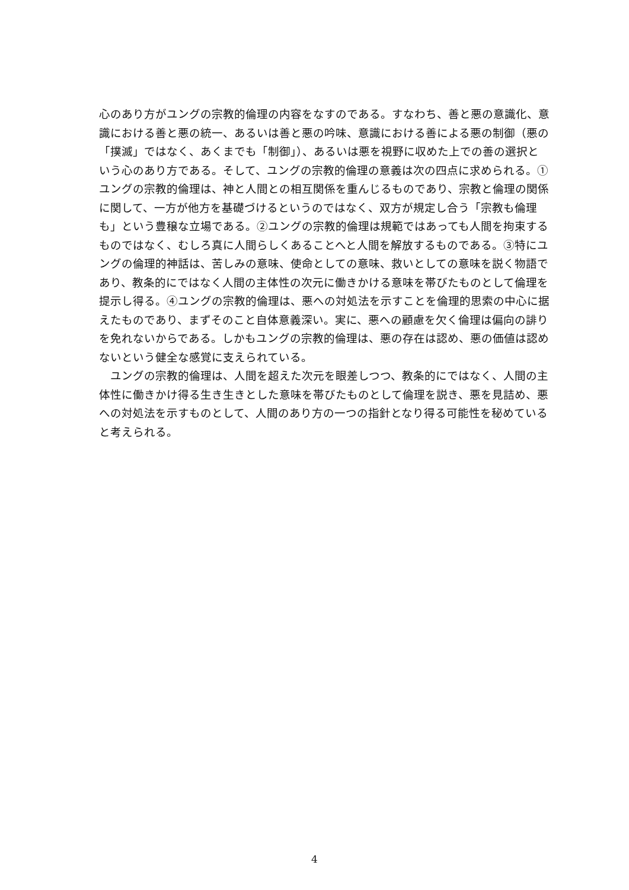心のあり方がユングの宗教的倫理の内容をなすのである。すなわち、善と悪の意識化、意識における善と悪の統一、あるいは善と悪の吟味、意識における善による悪の制御（悪の「撲滅」ではなく、あくまでも「制御」）、あるいは悪を視野に収めた上での善の選択という心のあり方である。そして、ユングの宗教的倫理の意義は次の四点に求められる。①ユングの宗教的倫理は、神と人間との相互関係を重んじるものであり、宗教と倫理の関係に関して、一方が他方を基礎づけるというのではなく、双方が規定し合う「宗教も倫理も」という豊穣な立場である。②ユングの宗教的倫理は規範ではあっても人間を拘束するものではなく、むしろ真に人間らしくあることへと人間を解放するものである。③特にユングの倫理的神話は、苦しみの意味、使命としての意味、救いとしての意味を説く物語であり、教条的にではなく人間の主体性の次元に働きかける意味を帯びたものとして倫理を提示し得る。④ユングの宗教的倫理は、悪への対処法を示すことを倫理的思索の中心に据えたものであり、まずそのこと自体意義深い。実に、悪への顧慮を欠く倫理は偏向の誹りを免れないからである。しかもユングの宗教的倫理は、悪の存在は認め、悪の価値は認めないという健全な感覚に支えられている。
　ユングの宗教的倫理は、人間を超えた次元を眼差しつつ、教条的にではなく、人間の主体性に働きかけ得る生き生きとした意味を帯びたものとして倫理を説き、悪を見詰め、悪への対処法を示すものとして、人間のあり方の一つの指針となり得る可能性を秘めていると考えられる。
4